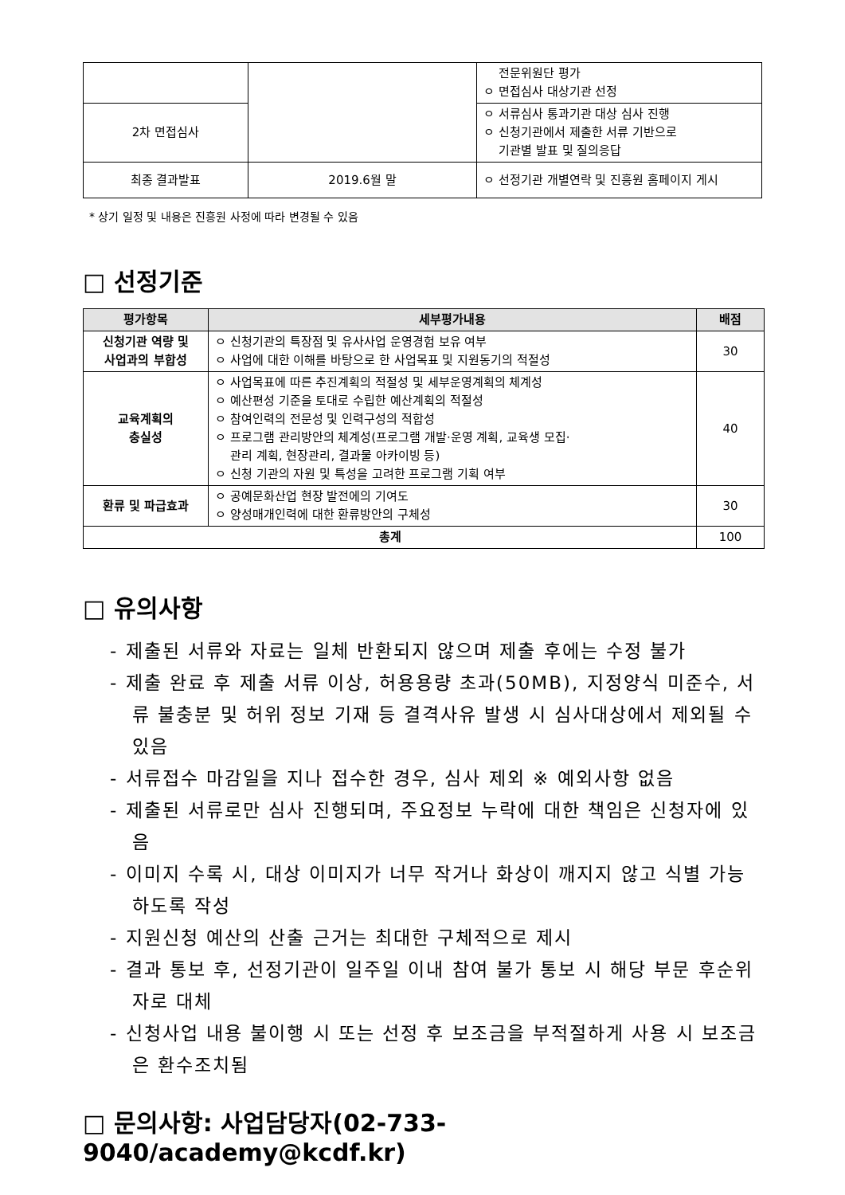| | | 전문위원단 평가 ㅇ 면접심사 대상기관 선정 |
| 2차 면접심사 | | ㅇ 서류심사 통과기관 대상 심사 진행 ㅇ 신청기관에서 제출한 서류 기반으로 기관별 발표 및 질의응답 |
| 최종 결과발표 | 2019.6월 말 | ㅇ 선정기관 개별연락 및 진흥원 홈페이지 게시 |
* 상기 일정 및 내용은 진흥원 사정에 따라 변경될 수 있음
□ 선정기준
| 평가항목 | 세부평가내용 | 배점 |
| --- | --- | --- |
| 신청기관 역량 및 사업과의 부합성 | ㅇ 신청기관의 특장점 및 유사사업 운영경험 보유 여부 ㅇ 사업에 대한 이해를 바탕으로 한 사업목표 및 지원동기의 적절성 | 30 |
| 교육계획의 충실성 | ㅇ 사업목표에 따른 추진계획의 적절성 및 세부운영계획의 체계성 ㅇ 예산편성 기준을 토대로 수립한 예산계획의 적절성 ㅇ 참여인력의 전문성 및 인력구성의 적합성 ㅇ 프로그램 관리방안의 체계성(프로그램 개발·운영 계획, 교육생 모집· 관리 계획, 현장관리, 결과물 아카이빙 등) ㅇ 신청 기관의 자원 및 특성을 고려한 프로그램 기획 여부 | 40 |
| 환류 및 파급효과 | ㅇ 공예문화산업 현장 발전에의 기여도 ㅇ 양성매개인력에 대한 환류방안의 구체성 | 30 |
| 총계 | | 100 |
□ 유의사항
- 제출된 서류와 자료는 일체 반환되지 않으며 제출 후에는 수정 불가
- 제출 완료 후 제출 서류 이상, 허용용량 초과(50MB), 지정양식 미준수, 서류 불충분 및 허위 정보 기재 등 결격사유 발생 시 심사대상에서 제외될 수 있음
- 서류접수 마감일을 지나 접수한 경우, 심사 제외 ※ 예외사항 없음
- 제출된 서류로만 심사 진행되며, 주요정보 누락에 대한 책임은 신청자에 있음
- 이미지 수록 시, 대상 이미지가 너무 작거나 화상이 깨지지 않고 식별 가능하도록 작성
- 지원신청 예산의 산출 근거는 최대한 구체적으로 제시
- 결과 통보 후, 선정기관이 일주일 이내 참여 불가 통보 시 해당 부문 후순위자로 대체
- 신청사업 내용 불이행 시 또는 선정 후 보조금을 부적절하게 사용 시 보조금은 환수조치됨
□ 문의사항: 사업담당자(02-733-9040/academy@kcdf.kr)